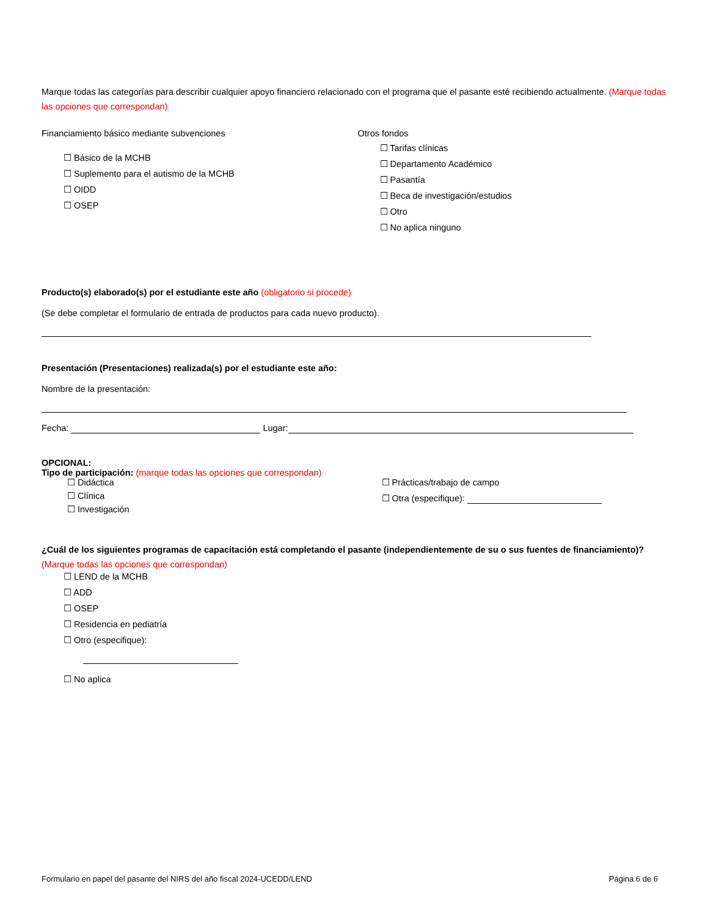Marque todas las categorías para describir cualquier apoyo financiero relacionado con el programa que el pasante esté recibiendo actualmente. (Marque todas las opciones que correspondan)
Financiamiento básico mediante subvenciones
☐ Básico de la MCHB
☐ Suplemento para el autismo de la MCHB
☐ OIDD
☐ OSEP
Otros fondos
☐ Tarifas clínicas
☐ Departamento Académico
☐ Pasantía
☐ Beca de investigación/estudios
☐ Otro
☐ No aplica ninguno
Producto(s) elaborado(s) por el estudiante este año (obligatorio si procede)
(Se debe completar el formulario de entrada de productos para cada nuevo producto).
Presentación (Presentaciones) realizada(s) por el estudiante este año:
Nombre de la presentación:
Fecha: Lugar:
OPCIONAL:
Tipo de participación: (marque todas las opciones que correspondan)
☐ Didáctica
☐ Clínica
☐ Investigación
☐ Prácticas/trabajo de campo
☐ Otra (especifique):
¿Cuál de los siguientes programas de capacitación está completando el pasante (independientemente de su o sus fuentes de financiamiento)? (Marque todas las opciones que correspondan)
☐ LEND de la MCHB
☐ ADD
☐ OSEP
☐ Residencia en pediatría
☐ Otro (especifique):
☐ No aplica
Formulario en papel del pasante del NIRS del año fiscal 2024-UCEDD/LEND Página 6 de 6